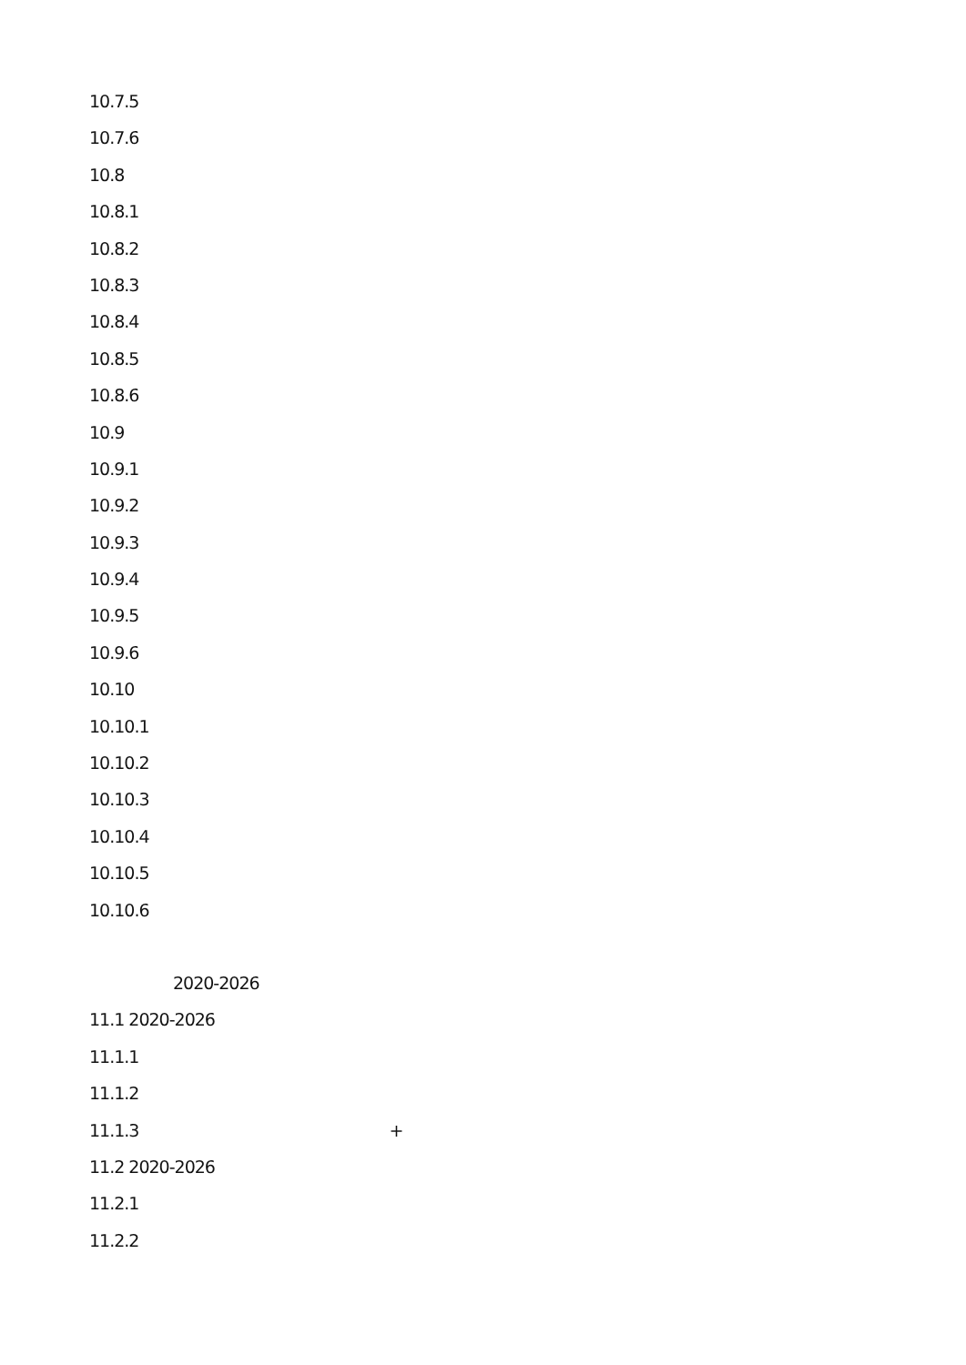10.7.5
10.7.6
10.8
10.8.1
10.8.2
10.8.3
10.8.4
10.8.5
10.8.6
10.9
10.9.1
10.9.2
10.9.3
10.9.4
10.9.5
10.9.6
10.10
10.10.1
10.10.2
10.10.3
10.10.4
10.10.5
10.10.6
2020-2026
11.1 2020-2026
11.1.1
11.1.2
11.1.3 +
11.2 2020-2026
11.2.1
11.2.2